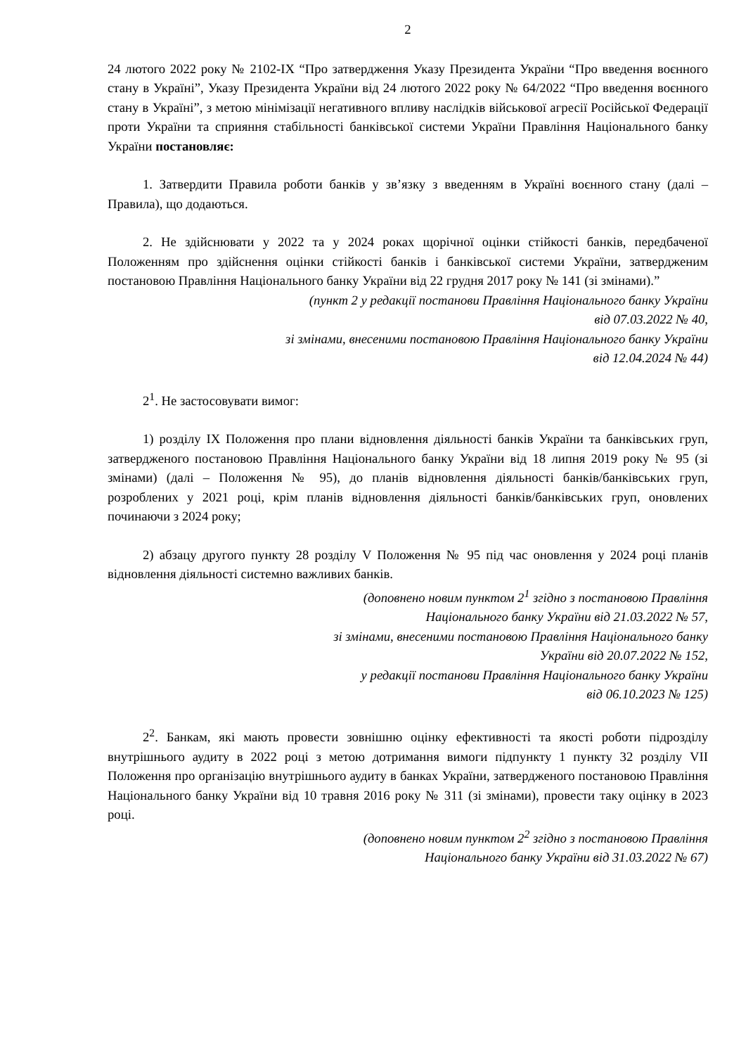2
24 лютого 2022 року № 2102-IX “Про затвердження Указу Президента України “Про введення воєнного стану в Україні”, Указу Президента України від 24 лютого 2022 року № 64/2022 “Про введення воєнного стану в Україні”, з метою мінімізації негативного впливу наслідків військової агресії Російської Федерації проти України та сприяння стабільності банківської системи України Правління Національного банку України постановляє:
1. Затвердити Правила роботи банків у зв’язку з введенням в Україні воєнного стану (далі – Правила), що додаються.
2. Не здійснювати у 2022 та у 2024 роках щорічної оцінки стійкості банків, передбаченої Положенням про здійснення оцінки стійкості банків і банківської системи України, затвердженим постановою Правління Національного банку України від 22 грудня 2017 року № 141 (зі змінами).”
(пункт 2 у редакції постанови Правління Національного банку України
від 07.03.2022 № 40,
зі змінами, внесеними постановою Правління Національного банку України
від 12.04.2024 № 44)
2<sup>1</sup>. Не застосовувати вимог:
1) розділу IX Положення про плани відновлення діяльності банків України та банківських груп, затвердженого постановою Правління Національного банку України від 18 липня 2019 року № 95 (зі змінами) (далі – Положення № 95), до планів відновлення діяльності банків/банківських груп, розроблених у 2021 році, крім планів відновлення діяльності банків/банківських груп, оновлених починаючи з 2024 року;
2) абзацу другого пункту 28 розділу V Положення № 95 під час оновлення у 2024 році планів відновлення діяльності системно важливих банків.
(доповнено новим пунктом 2<sup>1</sup> згідно з постановою Правління
Національного банку України від 21.03.2022 № 57,
зі змінами, внесеними постановою Правління Національного банку
України від 20.07.2022 № 152,
у редакції постанови Правління Національного банку України
від 06.10.2023 № 125)
2<sup>2</sup>. Банкам, які мають провести зовнішню оцінку ефективності та якості роботи підрозділу внутрішнього аудиту в 2022 році з метою дотримання вимоги підпункту 1 пункту 32 розділу VII Положення про організацію внутрішнього аудиту в банках України, затвердженого постановою Правління Національного банку України від 10 травня 2016 року № 311 (зі змінами), провести таку оцінку в 2023 році.
(доповнено новим пунктом 2<sup>2</sup> згідно з постановою Правління
Національного банку України від 31.03.2022 № 67)